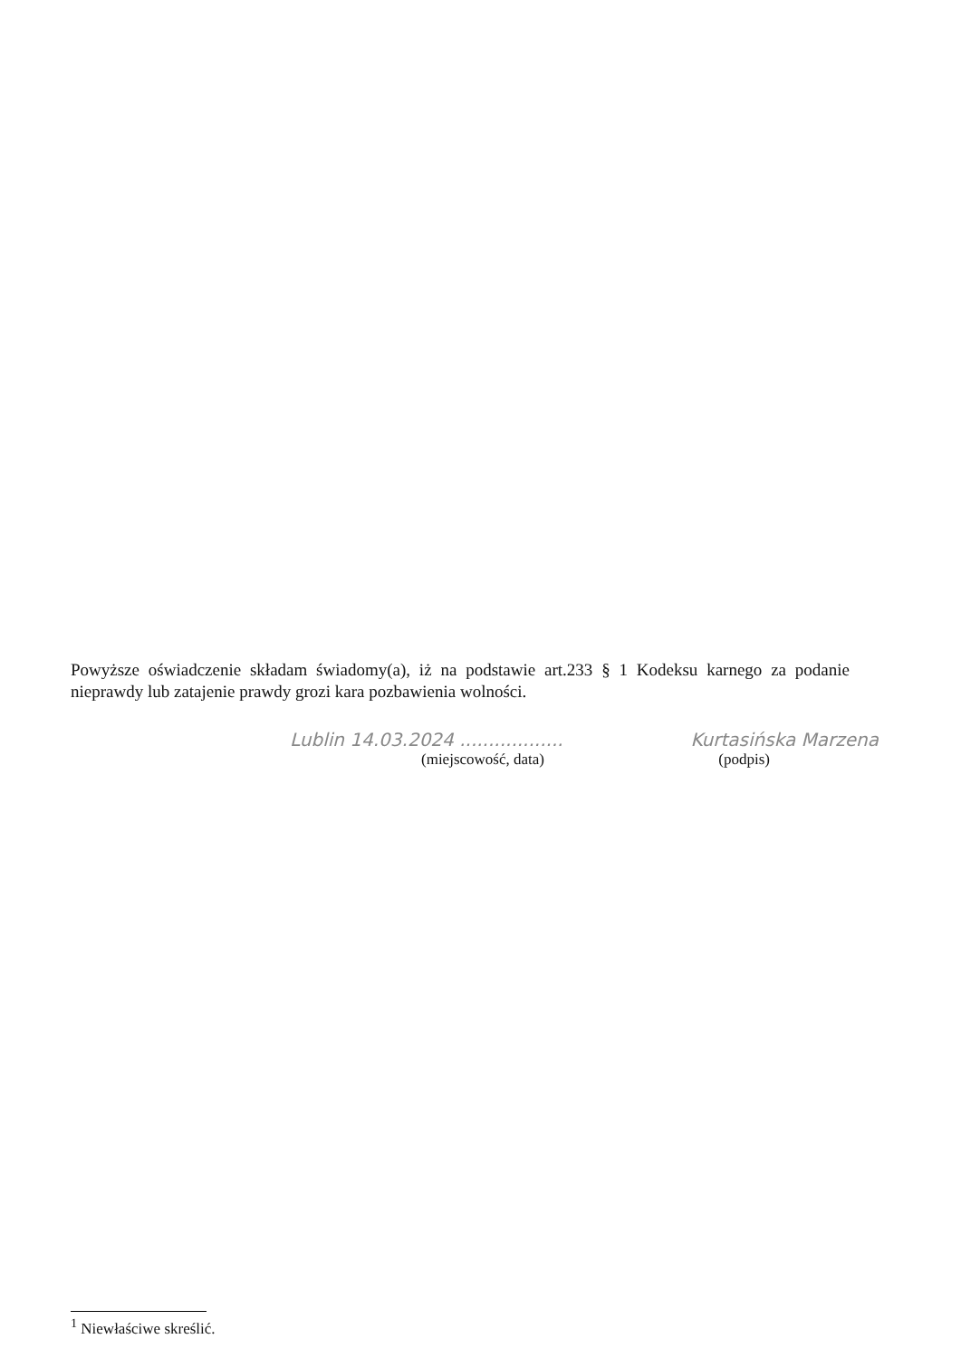Powyższe oświadczenie składam świadomy(a), iż na podstawie art.233 § 1 Kodeksu karnego za podanie nieprawdy lub zatajenie prawdy grozi kara pozbawienia wolności.
Lublin 14.03.2024 .................. Kurtasińska Marzena
(miejscowość, data) (podpis)
<sup>1</sup> Niewłaściwe skreślić.